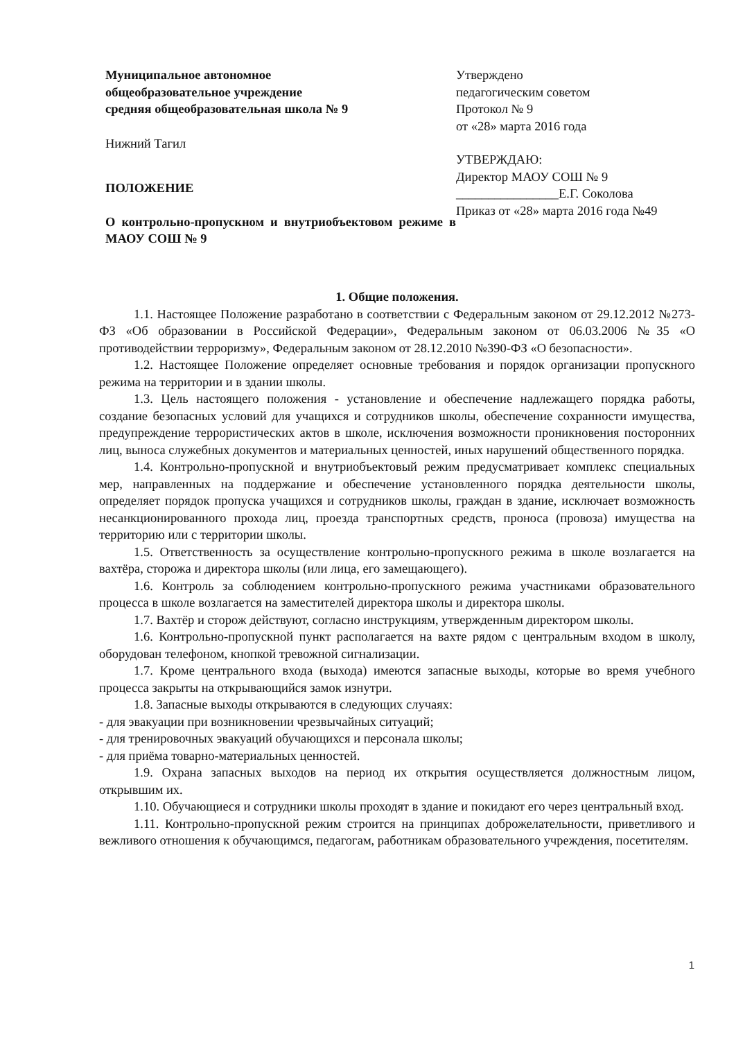Муниципальное автономное
общеобразовательное учреждение
средняя общеобразовательная школа № 9
Нижний Тагил
ПОЛОЖЕНИЕ
О контрольно-пропускном и внутриобъектовом режиме в МАОУ СОШ № 9
Утверждено
педагогическим советом
Протокол № 9
от «28» марта 2016 года
УТВЕРЖДАЮ:
Директор МАОУ СОШ № 9
________________Е.Г. Соколова
Приказ от «28» марта 2016 года №49
1. Общие положения.
1.1. Настоящее Положение разработано в соответствии с Федеральным законом от 29.12.2012 №273-ФЗ «Об образовании в Российской Федерации», Федеральным законом от 06.03.2006 №35 «О противодействии терроризму», Федеральным законом от 28.12.2010 №390-ФЗ «О безопасности».
1.2. Настоящее Положение определяет основные требования и порядок организации пропускного режима на территории и в здании школы.
1.3. Цель настоящего положения - установление и обеспечение надлежащего порядка работы, создание безопасных условий для учащихся и сотрудников школы, обеспечение сохранности имущества, предупреждение террористических актов в школе, исключения возможности проникновения посторонних лиц, выноса служебных документов и материальных ценностей, иных нарушений общественного порядка.
1.4. Контрольно-пропускной и внутриобъектовый режим предусматривает комплекс специальных мер, направленных на поддержание и обеспечение установленного порядка деятельности школы, определяет порядок пропуска учащихся и сотрудников школы, граждан в здание, исключает возможность несанкционированного прохода лиц, проезда транспортных средств, проноса (провоза) имущества на территорию или с территории школы.
1.5. Ответственность за осуществление контрольно-пропускного режима в школе возлагается на вахтёра, сторожа и директора школы (или лица, его замещающего).
1.6. Контроль за соблюдением контрольно-пропускного режима участниками образовательного процесса в школе возлагается на заместителей директора школы и директора школы.
1.7. Вахтёр и сторож действуют, согласно инструкциям, утвержденным директором школы.
1.6. Контрольно-пропускной пункт располагается на вахте рядом с центральным входом в школу, оборудован телефоном, кнопкой тревожной сигнализации.
1.7. Кроме центрального входа (выхода) имеются запасные выходы, которые во время учебного процесса закрыты на открывающийся замок изнутри.
1.8. Запасные выходы открываются в следующих случаях:
- для эвакуации при возникновении чрезвычайных ситуаций;
- для тренировочных эвакуаций обучающихся и персонала школы;
- для приёма товарно-материальных ценностей.
1.9. Охрана запасных выходов на период их открытия осуществляется должностным лицом, открывшим их.
1.10. Обучающиеся и сотрудники школы проходят в здание и покидают его через центральный вход.
1.11. Контрольно-пропускной режим строится на принципах доброжелательности, приветливого и вежливого отношения к обучающимся, педагогам, работникам образовательного учреждения, посетителям.
1